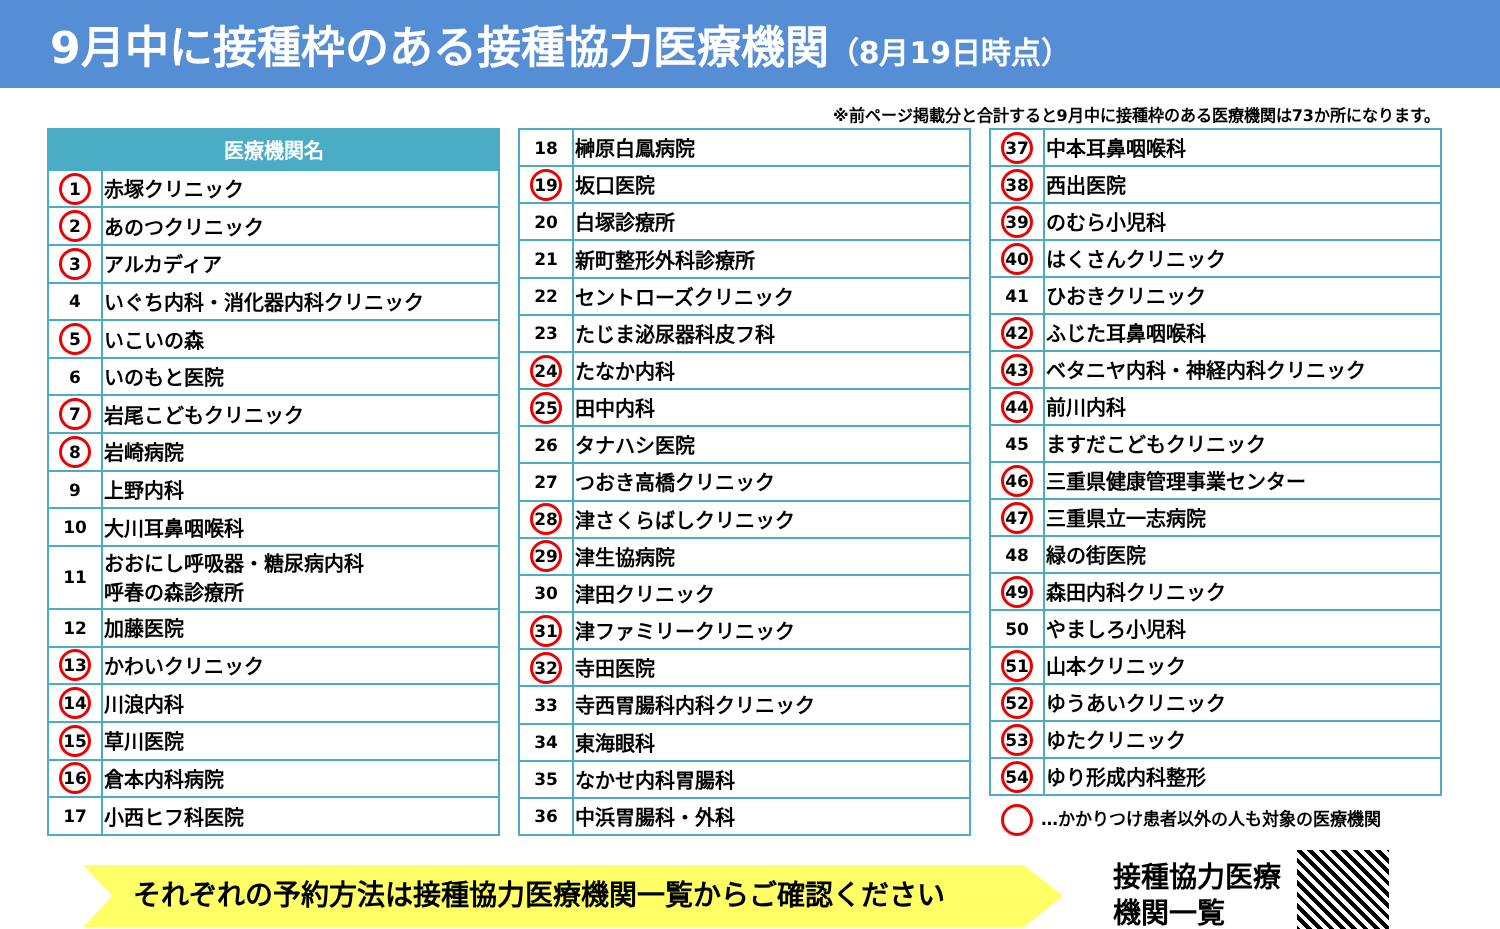9月中に接種枠のある接種協力医療機関（8月19日時点）
※前ページ掲載分と合計すると9月中に接種枠のある医療機関は73か所になります。
| 医療機関名 | |
| --- | --- |
| 1 | 赤塚クリニック |
| 2 | あのつクリニック |
| 3 | アルカディア |
| 4 | いぐち内科・消化器内科クリニック |
| 5 | いこいの森 |
| 6 | いのもと医院 |
| 7 | 岩尾こどもクリニック |
| 8 | 岩崎病院 |
| 9 | 上野内科 |
| 10 | 大川耳鼻咽喉科 |
| 11 | おおにし呼吸器・糖尿病内科 呼春の森診療所 |
| 12 | 加藤医院 |
| 13 | かわいクリニック |
| 14 | 川浪内科 |
| 15 | 草川医院 |
| 16 | 倉本内科病院 |
| 17 | 小西ヒフ科医院 |
| 18 | 榊原白鳳病院 |
| 19 | 坂口医院 |
| 20 | 白塚診療所 |
| 21 | 新町整形外科診療所 |
| 22 | セントローズクリニック |
| 23 | たじま泌尿器科皮フ科 |
| 24 | たなか内科 |
| 25 | 田中内科 |
| 26 | タナハシ医院 |
| 27 | つおき高橋クリニック |
| 28 | 津さくらばしクリニック |
| 29 | 津生協病院 |
| 30 | 津田クリニック |
| 31 | 津ファミリークリニック |
| 32 | 寺田医院 |
| 33 | 寺西胃腸科内科クリニック |
| 34 | 東海眼科 |
| 35 | なかせ内科胃腸科 |
| 36 | 中浜胃腸科・外科 |
| 37 | 中本耳鼻咽喉科 |
| 38 | 西出医院 |
| 39 | のむら小児科 |
| 40 | はくさんクリニック |
| 41 | ひおきクリニック |
| 42 | ふじた耳鼻咽喉科 |
| 43 | ベタニヤ内科・神経内科クリニック |
| 44 | 前川内科 |
| 45 | ますだこどもクリニック |
| 46 | 三重県健康管理事業センター |
| 47 | 三重県立一志病院 |
| 48 | 緑の街医院 |
| 49 | 森田内科クリニック |
| 50 | やましろ小児科 |
| 51 | 山本クリニック |
| 52 | ゆうあいクリニック |
| 53 | ゆたクリニック |
| 54 | ゆり形成内科整形 |
…かかりつけ患者以外の人も対象の医療機関
それぞれの予約方法は接種協力医療機関一覧からご確認ください
接種協力医療
機関一覧